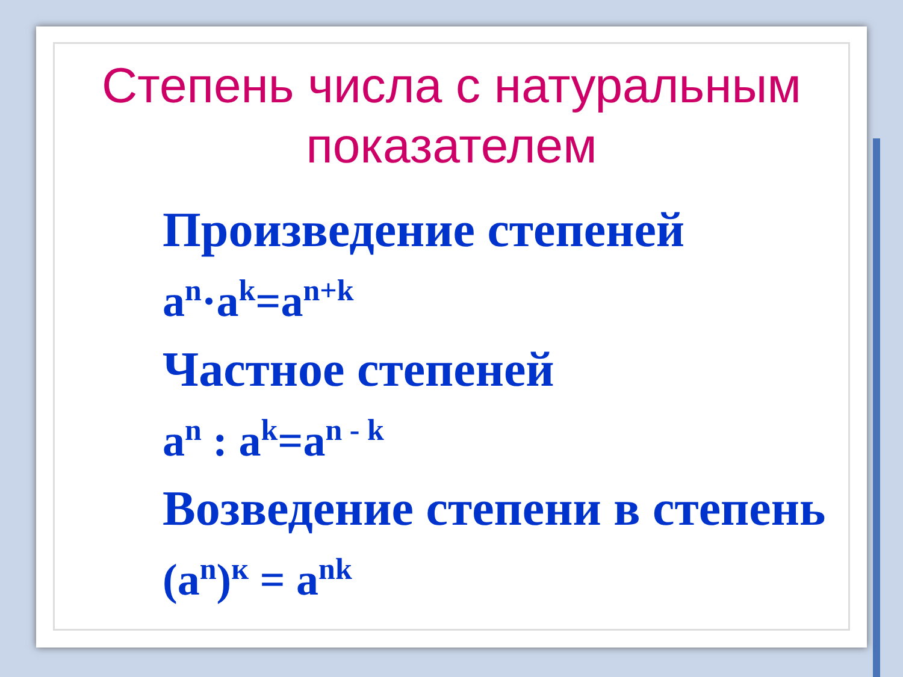Степень числа с натуральным
показателем
Произведение степеней
a<sup>n</sup>·a<sup>k</sup>=a<sup>n+k</sup>
Частное степеней
a<sup>n</sup> : a<sup>k</sup>=a<sup>n - k</sup>
Возведение степени в степень
(a<sup>n</sup>)<sup>к</sup> = a<sup>nk</sup>